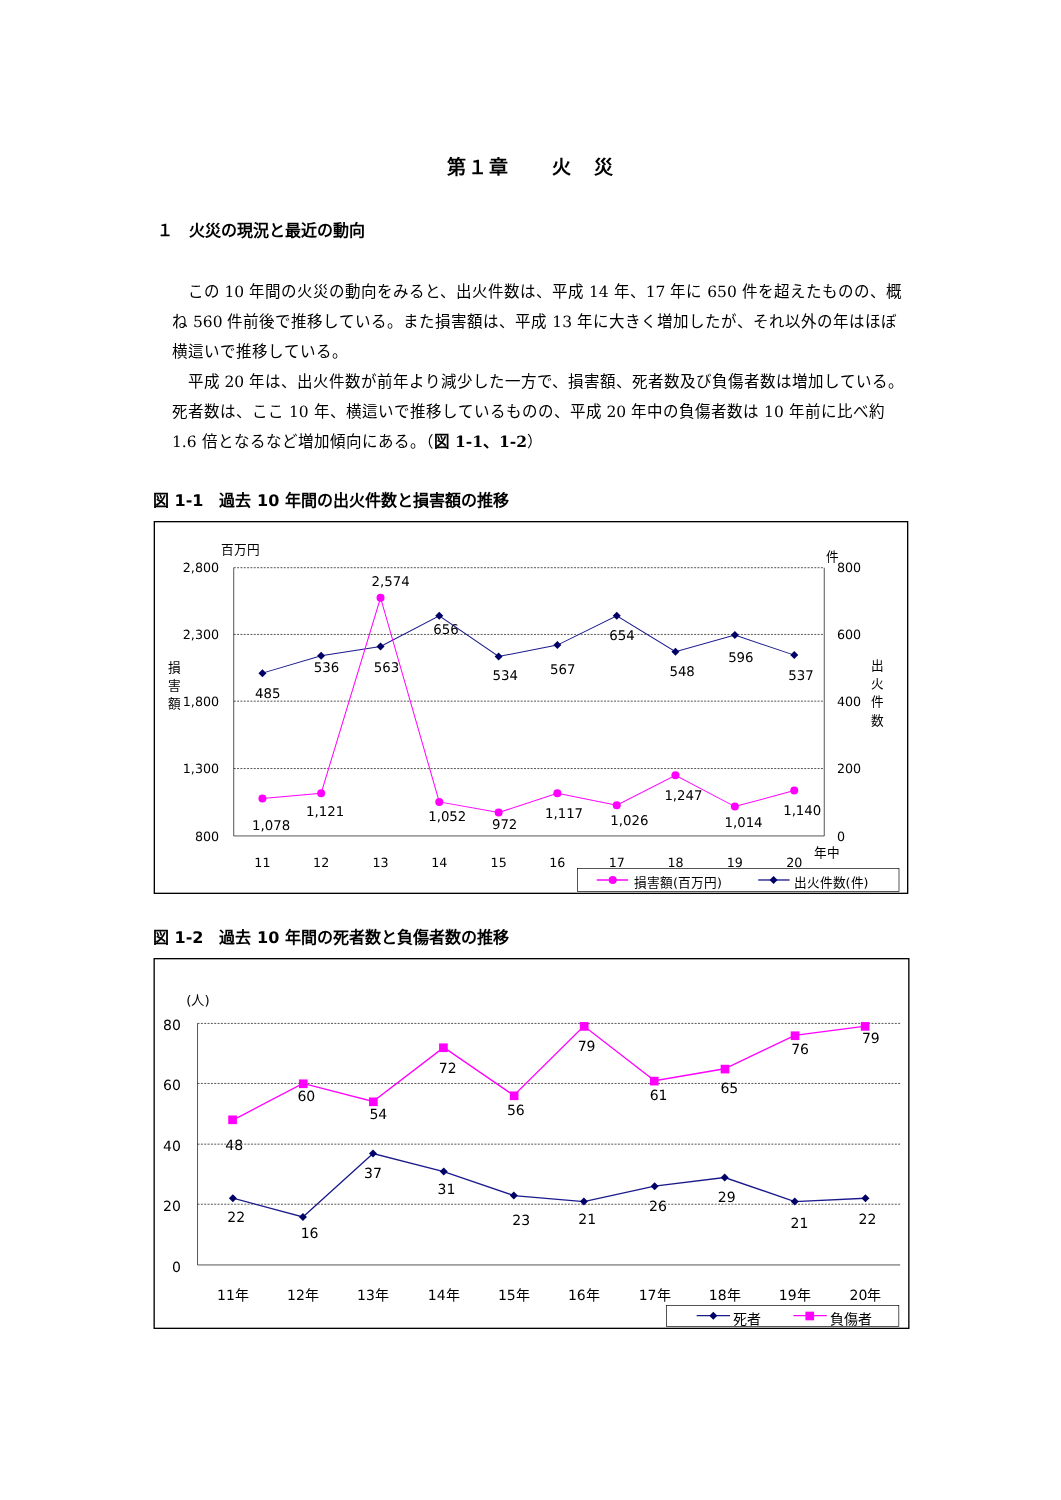第１章　　火　災
１　火災の現況と最近の動向
この 10 年間の火災の動向をみると、出火件数は、平成 14 年、17 年に 650 件を超えたものの、概ね 560 件前後で推移している。また損害額は、平成 13 年に大きく増加したが、それ以外の年はほぼ横這いで推移している。
平成 20 年は、出火件数が前年より減少した一方で、損害額、死者数及び負傷者数は増加している。死者数は、ここ 10 年、横這いで推移しているものの、平成 20 年中の負傷者数は 10 年前に比べ約 1.6 倍となるなど増加傾向にある。（図 1-1、1-2）
図 1-1　過去 10 年間の出火件数と損害額の推移
2,800
2,300
1,800
1,300
800
800
600
400
200
0
百万円
件
損
害
額
出
火
件
数
年中
11
12
13
14
15
16
17
18
19
20
485
536
563
656
534
567
654
548
596
537
2,574
1,078
1,121
1,052
972
1,117
1,026
1,247
1,014
1,140
損害額(百万円)
出火件数(件)
図 1-2　過去 10 年間の死者数と負傷者数の推移
80
60
40
20
0
(人)
11年
12年
13年
14年
15年
16年
17年
18年
19年
20年
48
60
54
72
56
79
61
65
76
79
22
16
37
31
23
21
26
29
21
22
死者
負傷者